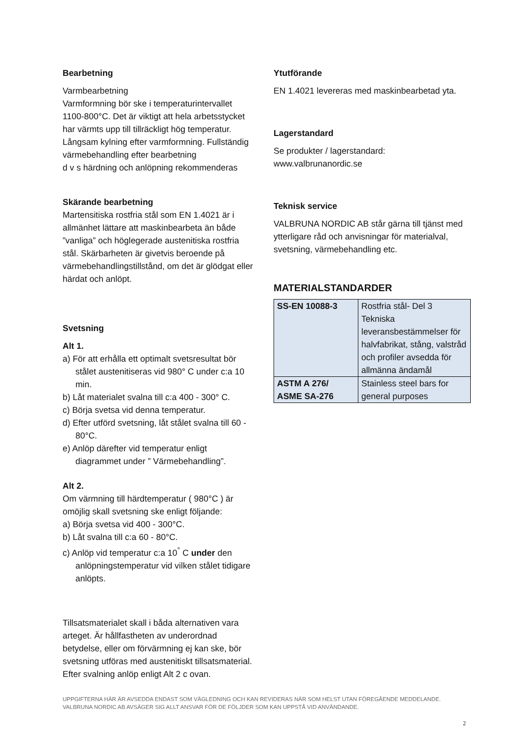Bearbetning
Varmbearbetning
Varmformning bör ske i temperaturintervallet 1100-800°C. Det är viktigt att hela arbetsstycket har värmts upp till tillräckligt hög temperatur. Långsam kylning efter varmformning. Fullständig värmebehandling efter bearbetning
d v s härdning och anlöpning rekommenderas
Skärande bearbetning
Martensitiska rostfria stål som EN 1.4021 är i allmänhet lättare att maskinbearbeta än både ”vanliga” och höglegerade austenitiska rostfria stål. Skärbarheten är givetvis beroende på värmebehandlingstillstånd, om det är glödgat eller härdat och anlöpt.
Svetsning
Alt 1.
a) För att erhålla ett optimalt svetsresultat bör stålet austenitiseras vid 980° C under c:a 10 min.
b) Låt materialet svalna till c:a 400 - 300° C.
c) Börja svetsa vid denna temperatur.
d) Efter utförd svetsning, låt stålet svalna till 60 - 80°C.
e) Anlöp därefter vid temperatur enligt diagrammet under ” Värmebehandling”.
Alt 2.
Om värmning till härdtemperatur ( 980°C ) är omöjlig skall svetsning ske enligt följande:
a) Börja svetsa vid 400 - 300°C.
b) Låt svalna till c:a 60 - 80°C.
c) Anlöp vid temperatur c:a 10<sup>°</sup> C under den anlöpningstemperatur vid vilken stålet tidigare anlöpts.
Tillsatsmaterialet skall i båda alternativen vara arteget. Är hållfastheten av underordnad betydelse, eller om förvärmning ej kan ske, bör svetsning utföras med austenitiskt tillsatsmaterial. Efter svalning anlöp enligt Alt 2 c ovan.
Ytutförande
EN 1.4021 levereras med maskinbearbetad yta.
Lagerstandard
Se produkter / lagerstandard:
www.valbrunanordic.se
Teknisk service
VALBRUNA NORDIC AB står gärna till tjänst med ytterligare råd och anvisningar för materialval, svetsning, värmebehandling etc.
MATERIALSTANDARDER
| SS-EN 10088-3 | Rostfria stål- Del 3 Tekniska leveransbestämmelser för halvfabrikat, stång, valstråd och profiler avsedda för allmänna ändamål |
| ASTM A 276/ ASME SA-276 | Stainless steel bars for general purposes |
UPPGIFTERNA HÄR ÄR AVSEDDA ENDAST SOM VÄGLEDNING OCH KAN REVIDERAS NÄR SOM HELST UTAN FÖREGÅENDE MEDDELANDE.
VALBRUNA NORDIC AB AVSÄGER SIG ALLT ANSVAR FÖR DE FÖLJDER SOM KAN UPPSTÅ VID ANVÄNDANDE.
2